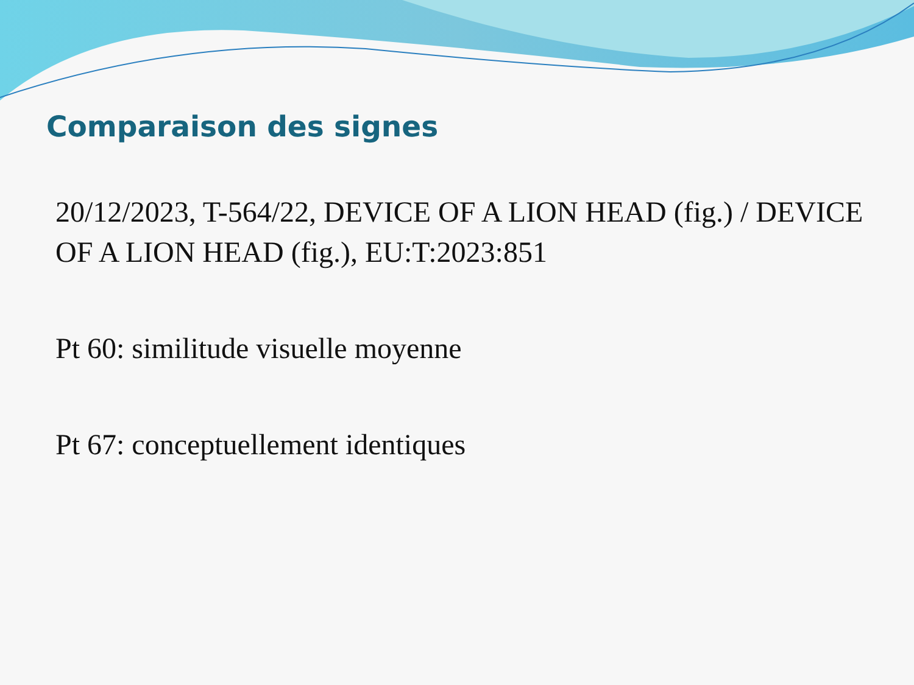Comparaison des signes
20/12/2023, T-564/22, DEVICE OF A LION HEAD (fig.) / DEVICE OF A LION HEAD (fig.), EU:T:2023:851
Pt 60: similitude visuelle moyenne
Pt 67: conceptuellement identiques